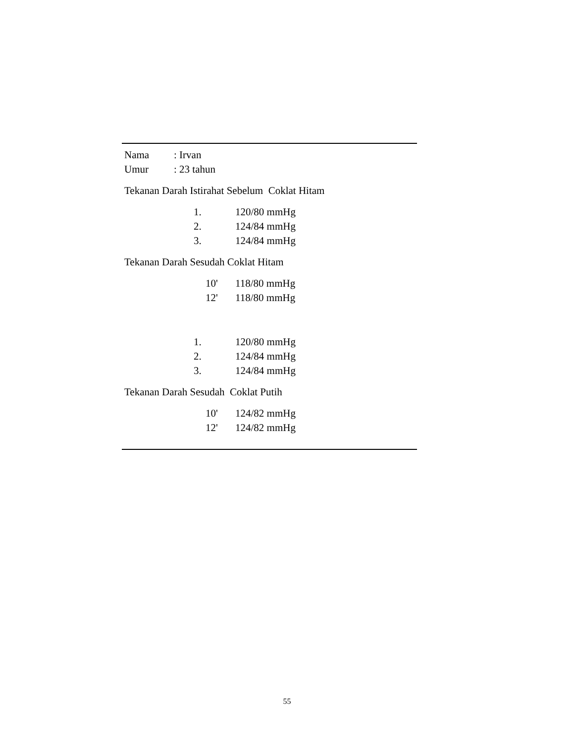Nama: Irvan
Umur: 23 tahun
Tekanan Darah Istirahat Sebelum Coklat Hitam
| | 1. | 120/80 mmHg |
| | 2. | 124/84 mmHg |
| | 3. | 124/84 mmHg |
Tekanan Darah Sesudah Coklat Hitam
| | 10' | 118/80 mmHg |
| | 12' | 118/80 mmHg |
| | 1. | 120/80 mmHg |
| | 2. | 124/84 mmHg |
| | 3. | 124/84 mmHg |
Tekanan Darah Sesudah Coklat Putih
| | 10' | 124/82 mmHg |
| | 12' | 124/82 mmHg |
55